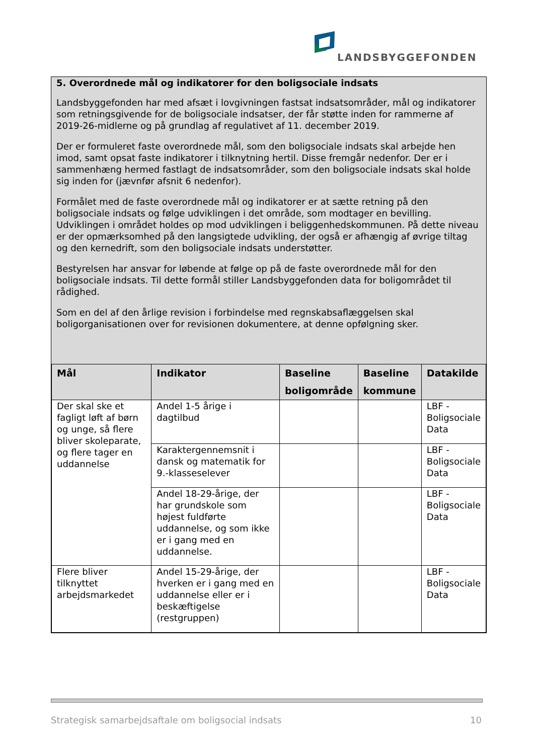LANDSBYGGEFONDEN
5. Overordnede mål og indikatorer for den boligsociale indsats
Landsbyggefonden har med afsæt i lovgivningen fastsat indsatsområder, mål og indikatorer som retningsgivende for de boligsociale indsatser, der får støtte inden for rammerne af 2019-26-midlerne og på grundlag af regulativet af 11. december 2019.
Der er formuleret faste overordnede mål, som den boligsociale indsats skal arbejde hen imod, samt opsat faste indikatorer i tilknytning hertil. Disse fremgår nedenfor. Der er i sammenhæng hermed fastlagt de indsatsområder, som den boligsociale indsats skal holde sig inden for (jævnfør afsnit 6 nedenfor).
Formålet med de faste overordnede mål og indikatorer er at sætte retning på den boligsociale indsats og følge udviklingen i det område, som modtager en bevilling. Udviklingen i området holdes op mod udviklingen i beliggenhedskommunen. På dette niveau er der opmærksomhed på den langsigtede udvikling, der også er afhængig af øvrige tiltag og den kernedrift, som den boligsociale indsats understøtter.
Bestyrelsen har ansvar for løbende at følge op på de faste overordnede mål for den boligsociale indsats. Til dette formål stiller Landsbyggefonden data for boligområdet til rådighed.
Som en del af den årlige revision i forbindelse med regnskabsaflæggelsen skal boligorganisationen over for revisionen dokumentere, at denne opfølgning sker.
| Mål | Indikator | Baseline boligområde | Baseline kommune | Datakilde |
| --- | --- | --- | --- | --- |
| Der skal ske et fagligt løft af børn og unge, så flere bliver skoleparate, og flere tager en uddannelse | Andel 1-5 årige i dagtilbud | | | LBF - Boligsociale Data |
| | Karaktergennemsnit i dansk og matematik for 9.-klasseselever | | | LBF - Boligsociale Data |
| | Andel 18-29-årige, der har grundskole som højest fuldførte uddannelse, og som ikke er i gang med en uddannelse. | | | LBF - Boligsociale Data |
| Flere bliver tilknyttet arbejdsmarkedet | Andel 15-29-årige, der hverken er i gang med en uddannelse eller er i beskæftigelse (restgruppen) | | | LBF - Boligsociale Data |
Strategisk samarbejdsaftale om boligsocial indsats 10